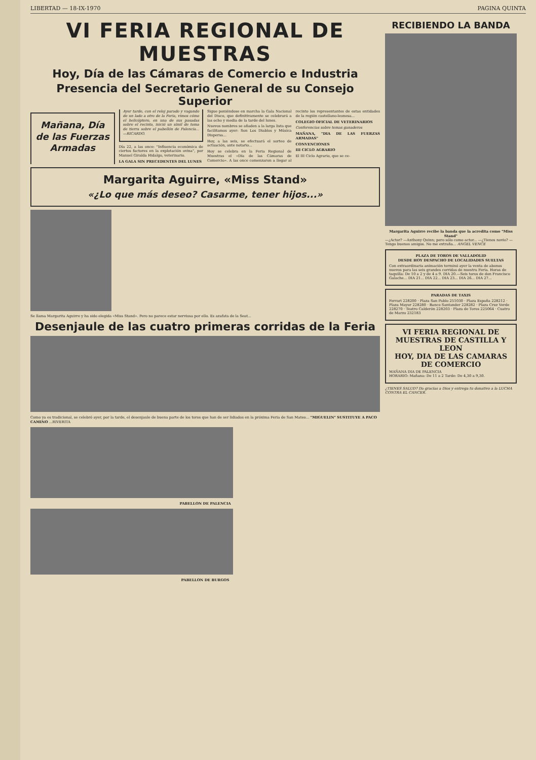LIBERTAD — 18-IX-1970 PAGINA QUINTA
VI FERIA REGIONAL DE MUESTRAS
Hoy, Día de las Cámaras de Comercio e Industria
Presencia del Secretario General de su Consejo Superior
Mañana, Día de las Fuerzas Armadas
Ayer tarde, con el reloj parado y vagando de un lado a otro de la Feria, vimos cómo el helicóptero, en una de sus pasadas sobre el recinto, inició un símil de toma de tierra sobre el pabellón de Palencia...—RICARDO.
Día 22, a las once: "Influencia económica de ciertos factores en la explotación ovina", por Manuel Giralda Hidalgo, veterinario.
LA GALA SIN PRECEDENTES DEL LUNES
Sigue poniéndose en marcha la Gala Nacional del Disco, que definitivamente se celebrará a las ocho y media de la tarde del lunes.
Nuevos nombres se añaden a la larga lista que facilitamos ayer: Son Los Diablos y Música Dispersa...
Hoy, a las seis, se efectuará el sorteo de actuación, ante notario...
Hoy se celebra en la Feria Regional de Muestras el «Día de las Cámaras de Comercio». A las once comenzaron a llegar al recinto los representantes de estas entidades de la región castellano-leonesa...
COLEGIO OFICIAL DE VETERINARIOS
Conferencias sobre temas ganaderos
MAÑANA, "DIA DE LAS FUERZAS ARMADAS"
CONVENCIONES
III CICLO AGRARIO
El III Ciclo Agrario, que se ce-
Margarita Aguirre, «Miss Stand»
«¿Lo que más deseo? Casarme, tener hijos...»
Se llama Margarita Aguirre y ha sido elegida «Miss Stand». Pero no parece estar nerviosa por ello. Es azafata de la Seat...
Desenjaule de las cuatro primeras corridas de la Feria
Como ya es tradicional, se celebró ayer, por la tarde, el desenjaule de buena parte de los toros que han de ser lidiados en la próxima Feria de San Mateo... "MIGUELIN" SUSTITUYE A PACO CAMINO ...RIVERITA
PABELLON DE PALENCIA
PABELLON DE BURGOS
RECIBIENDO LA BANDA
Margarita Aguirre recibe la banda que la acredita como "Miss Stand"
—¿Actor? —Anthony Quinn; pero sólo como actor... —¿Tienes novio? —Tengo buenos amigos. No me extraña... ANGEL VENCE
PLAZA DE TOROS DE VALLADOLID
DESDE HOY DESPACHO DE LOCALIDADES SUELTAS
Con extraordinaria animación terminó ayer la venta de abonos nuevos para las seis grandes corridas de nuestra Feria. Horas de taquilla: De 10 a 2 y de 4 a 9. DIA 20.—Seis toros de don Francisco Galache... DIA 21... DIA 22... DIA 23... DIA 26... DIA 27...
PARADAS DE TAXIS
Ferrari 228200 · Plaza San Pablo 251030 · Plaza España 228212 · Plaza Mayor 228280 · Banco Santander 228282 · Plaza Cruz Verde 228270 · Teatro Calderón 228203 · Plaza de Toros 225064 · Cuatro de Marzo 232183
VI FERIA REGIONAL DE MUESTRAS DE CASTILLA Y LEON
HOY, DIA DE LAS CAMARAS DE COMERCIO
MAÑANA DIA DE PALENCIA
HORARIO: Mañana: De 11 a 2 Tarde: De 4,30 a 9,30.
¿TIENES SALUD? Da gracias a Dios y entrega tu donativo a la LUCHA CONTRA EL CANCER.